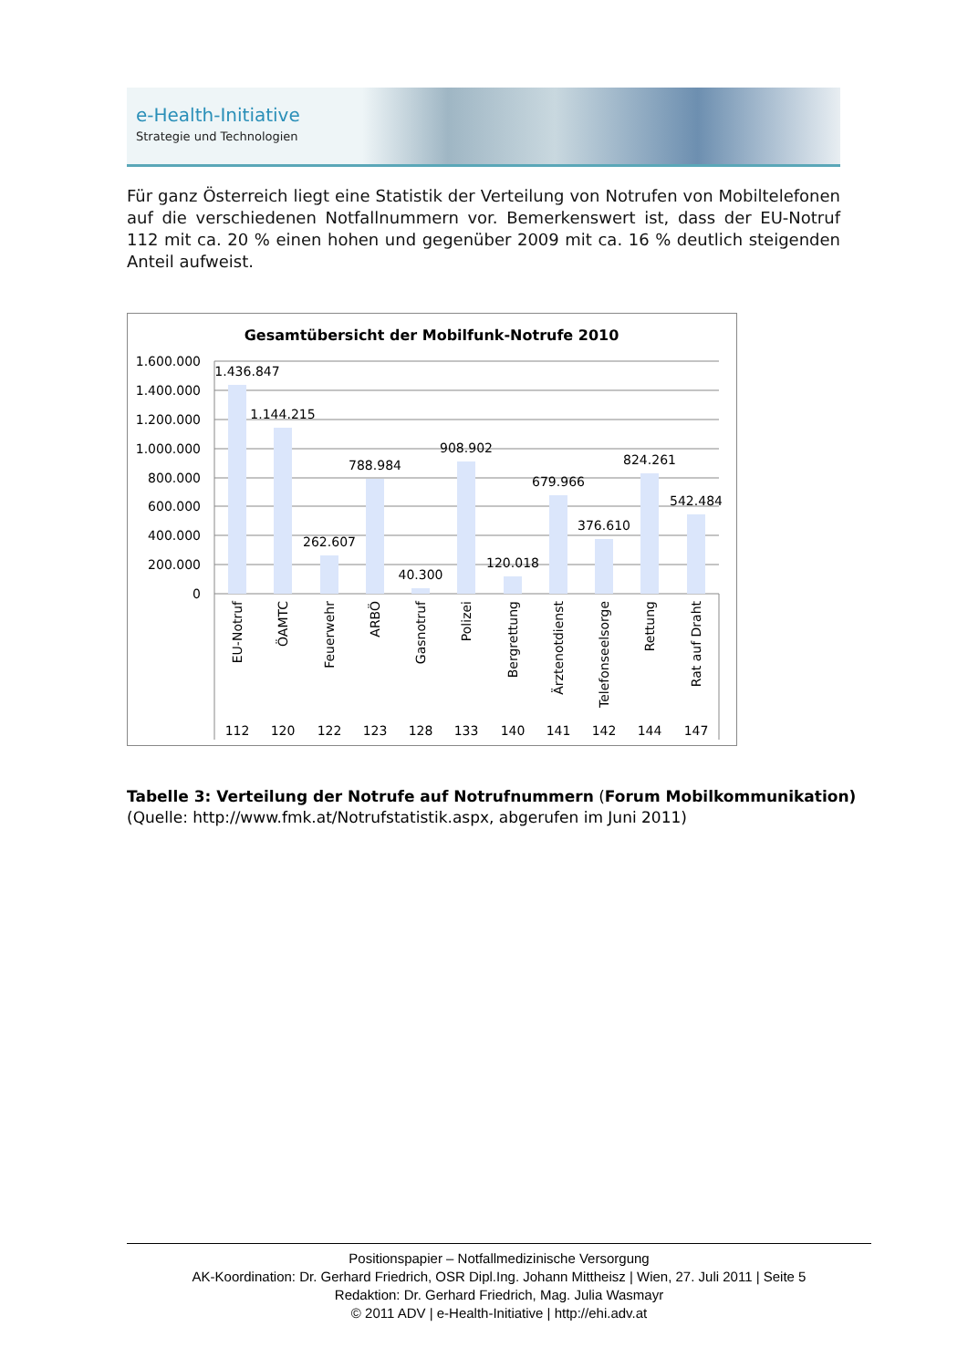e-Health-Initiative
Strategie und Technologien
Für ganz Österreich liegt eine Statistik der Verteilung von Notrufen von Mobiltelefonen auf die verschiedenen Notfallnummern vor. Bemerkenswert ist, dass der EU-Notruf 112 mit ca. 20 % einen hohen und gegenüber 2009 mit ca. 16 % deutlich steigenden Anteil auf­weist.
Gesamtübersicht der Mobilfunk-Notrufe 2010
1.600.000
1.400.000
1.200.000
1.000.000
800.000
600.000
400.000
200.000
0
1.436.847
1.144.215
262.607
788.984
40.300
908.902
120.018
679.966
376.610
824.261
542.484
EU-Notruf
ÖAMTC
Feuerwehr
ARBÖ
Gasnotruf
Polizei
Bergrettung
Ärztenotdienst
Telefonseelsorge
Rettung
Rat auf Draht
112
120
122
123
128
133
140
141
142
144
147
Tabelle 3: Verteilung der Notrufe auf Notrufnummern (Forum Mobilkommunikation)
(Quelle: http://www.fmk.at/Notrufstatistik.aspx, abgerufen im Juni 2011)
Positionspapier – Notfallmedizinische Versorgung
AK-Koordination: Dr. Gerhard Friedrich, OSR Dipl.Ing. Johann Mittheisz | Wien, 27. Juli 2011 | Seite 5
Redaktion: Dr. Gerhard Friedrich, Mag. Julia Wasmayr
© 2011 ADV | e-Health-Initiative | http://ehi.adv.at